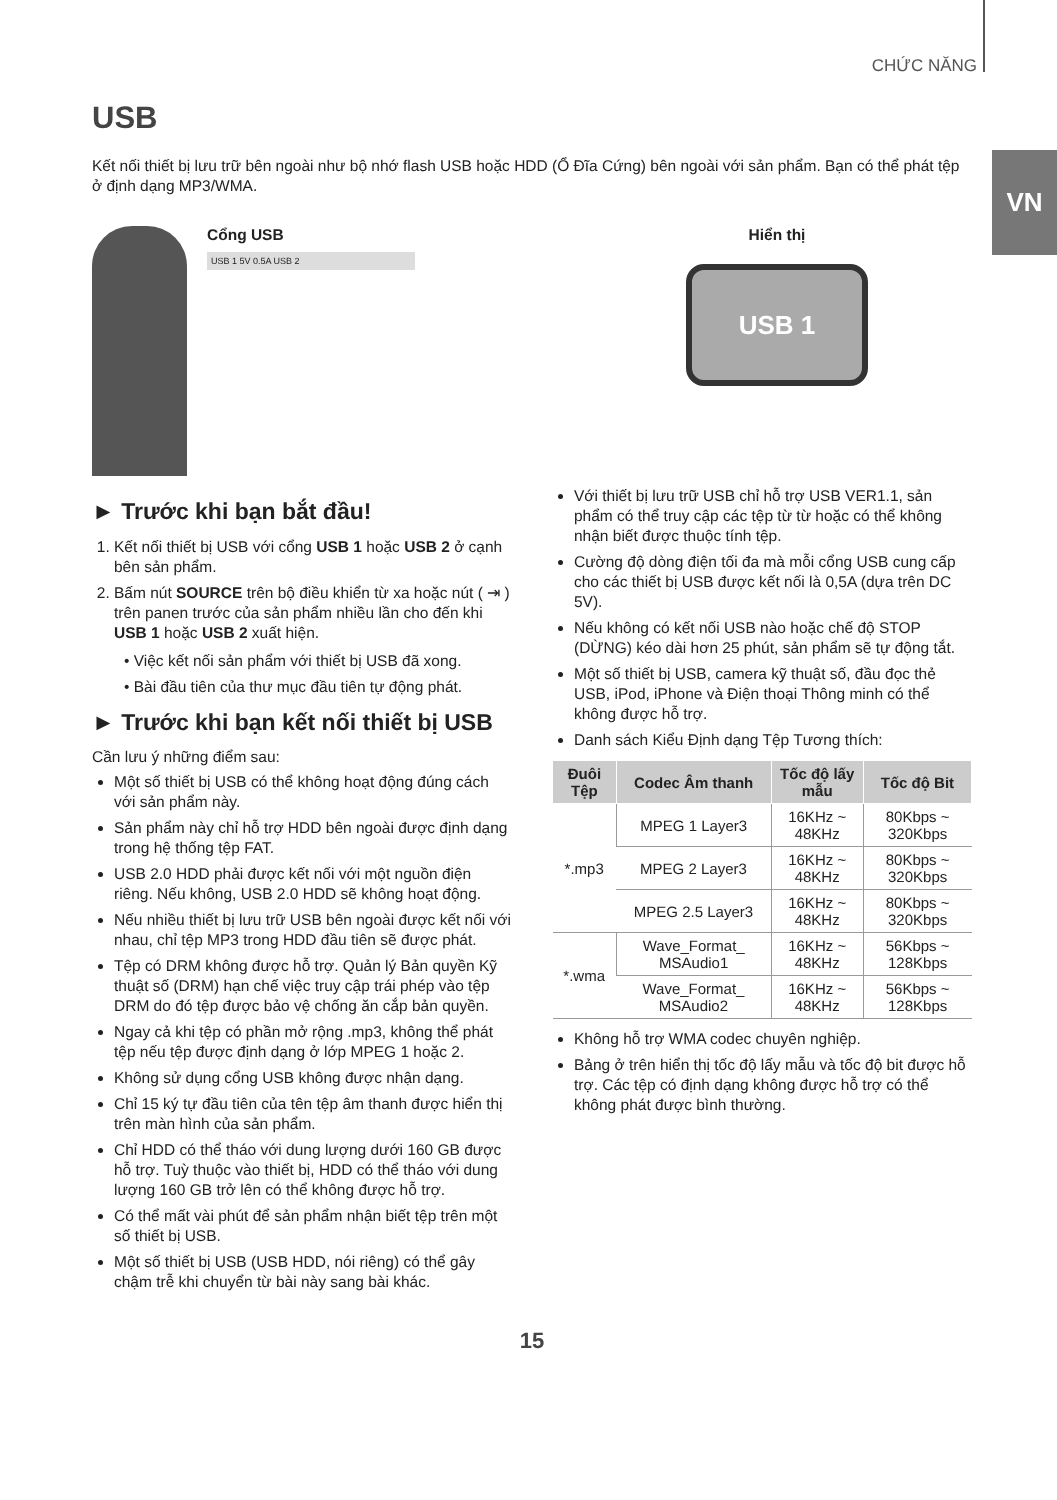CHỨC NĂNG
VN
USB
Kết nối thiết bị lưu trữ bên ngoài như bộ nhớ flash USB hoặc HDD (Ổ Đĩa Cứng) bên ngoài với sản phẩm. Bạn có thể phát tệp ở định dạng MP3/WMA.
Cổng USB
USB 1 5V 0.5A USB 2
Hiển thị
USB 1
► Trước khi bạn bắt đầu!
1. Kết nối thiết bị USB với cổng USB 1 hoặc USB 2 ở cạnh bên sản phẩm.
2. Bấm nút SOURCE trên bộ điều khiển từ xa hoặc nút ( ⇥ ) trên panen trước của sản phẩm nhiều lần cho đến khi USB 1 hoặc USB 2 xuất hiện.
• Việc kết nối sản phẩm với thiết bị USB đã xong.
• Bài đầu tiên của thư mục đầu tiên tự động phát.
► Trước khi bạn kết nối thiết bị USB
Cần lưu ý những điểm sau:
Một số thiết bị USB có thể không hoạt động đúng cách với sản phẩm này.
Sản phẩm này chỉ hỗ trợ HDD bên ngoài được định dạng trong hệ thống tệp FAT.
USB 2.0 HDD phải được kết nối với một nguồn điện riêng. Nếu không, USB 2.0 HDD sẽ không hoạt động.
Nếu nhiều thiết bị lưu trữ USB bên ngoài được kết nối với nhau, chỉ tệp MP3 trong HDD đầu tiên sẽ được phát.
Tệp có DRM không được hỗ trợ. Quản lý Bản quyền Kỹ thuật số (DRM) hạn chế việc truy cập trái phép vào tệp DRM do đó tệp được bảo vệ chống ăn cắp bản quyền.
Ngay cả khi tệp có phần mở rộng .mp3, không thể phát tệp nếu tệp được định dạng ở lớp MPEG 1 hoặc 2.
Không sử dụng cổng USB không được nhận dạng.
Chỉ 15 ký tự đầu tiên của tên tệp âm thanh được hiển thị trên màn hình của sản phẩm.
Chỉ HDD có thể tháo với dung lượng dưới 160 GB được hỗ trợ. Tuỳ thuộc vào thiết bị, HDD có thể tháo với dung lượng 160 GB trở lên có thể không được hỗ trợ.
Có thể mất vài phút để sản phẩm nhận biết tệp trên một số thiết bị USB.
Một số thiết bị USB (USB HDD, nói riêng) có thể gây chậm trễ khi chuyển từ bài này sang bài khác.
Với thiết bị lưu trữ USB chỉ hỗ trợ USB VER1.1, sản phẩm có thể truy cập các tệp từ từ hoặc có thể không nhận biết được thuộc tính tệp.
Cường độ dòng điện tối đa mà mỗi cổng USB cung cấp cho các thiết bị USB được kết nối là 0,5A (dựa trên DC 5V).
Nếu không có kết nối USB nào hoặc chế độ STOP (DỪNG) kéo dài hơn 25 phút, sản phẩm sẽ tự động tắt.
Một số thiết bị USB, camera kỹ thuật số, đầu đọc thẻ USB, iPod, iPhone và Điện thoại Thông minh có thể không được hỗ trợ.
Danh sách Kiểu Định dạng Tệp Tương thích:
| Đuôi Tệp | Codec Âm thanh | Tốc độ lấy mẫu | Tốc độ Bit |
| --- | --- | --- | --- |
| *.mp3 | MPEG 1 Layer3 | 16KHz ~ 48KHz | 80Kbps ~ 320Kbps |
| | MPEG 2 Layer3 | 16KHz ~ 48KHz | 80Kbps ~ 320Kbps |
| | MPEG 2.5 Layer3 | 16KHz ~ 48KHz | 80Kbps ~ 320Kbps |
| *.wma | Wave_Format_ MSAudio1 | 16KHz ~ 48KHz | 56Kbps ~ 128Kbps |
| | Wave_Format_ MSAudio2 | 16KHz ~ 48KHz | 56Kbps ~ 128Kbps |
Không hỗ trợ WMA codec chuyên nghiệp.
Bảng ở trên hiển thị tốc độ lấy mẫu và tốc độ bit được hỗ trợ. Các tệp có định dạng không được hỗ trợ có thể không phát được bình thường.
15